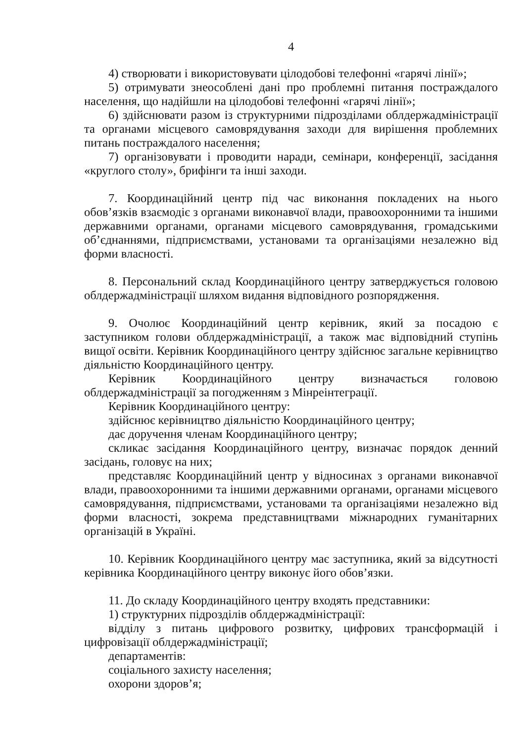4
4) створювати і використовувати цілодобові телефонні «гарячі лінії»;
5) отримувати знеособлені дані про проблемні питання постраждалого населення, що надійшли на цілодобові телефонні «гарячі лінії»;
6) здійснювати разом із структурними підрозділами облдержадміністрації та органами місцевого самоврядування заходи для вирішення проблемних питань постраждалого населення;
7) організовувати і проводити наради, семінари, конференції, засідання «круглого столу», брифінги та інші заходи.
7. Координаційний центр під час виконання покладених на нього обов’язків взаємодіє з органами виконавчої влади, правоохоронними та іншими державними органами, органами місцевого самоврядування, громадськими об’єднаннями, підприємствами, установами та організаціями незалежно від форми власності.
8. Персональний склад Координаційного центру затверджується головою облдержадміністрації шляхом видання відповідного розпорядження.
9. Очолює Координаційний центр керівник, який за посадою є заступником голови облдержадміністрації, а також має відповідний ступінь вищої освіти. Керівник Координаційного центру здійснює загальне керівництво діяльністю Координаційного центру.
Керівник Координаційного центру визначається головою облдержадміністрації за погодженням з Мінреінтеграції.
Керівник Координаційного центру:
здійснює керівництво діяльністю Координаційного центру;
дає доручення членам Координаційного центру;
скликає засідання Координаційного центру, визначає порядок денний засідань, головує на них;
представляє Координаційний центр у відносинах з органами виконавчої влади, правоохоронними та іншими державними органами, органами місцевого самоврядування, підприємствами, установами та організаціями незалежно від форми власності, зокрема представництвами міжнародних гуманітарних організацій в Україні.
10. Керівник Координаційного центру має заступника, який за відсутності керівника Координаційного центру виконує його обов’язки.
11. До складу Координаційного центру входять представники:
1) структурних підрозділів облдержадміністрації:
відділу з питань цифрового розвитку, цифрових трансформацій і цифровізації облдержадміністрації;
департаментів:
соціального захисту населення;
охорони здоров’я;